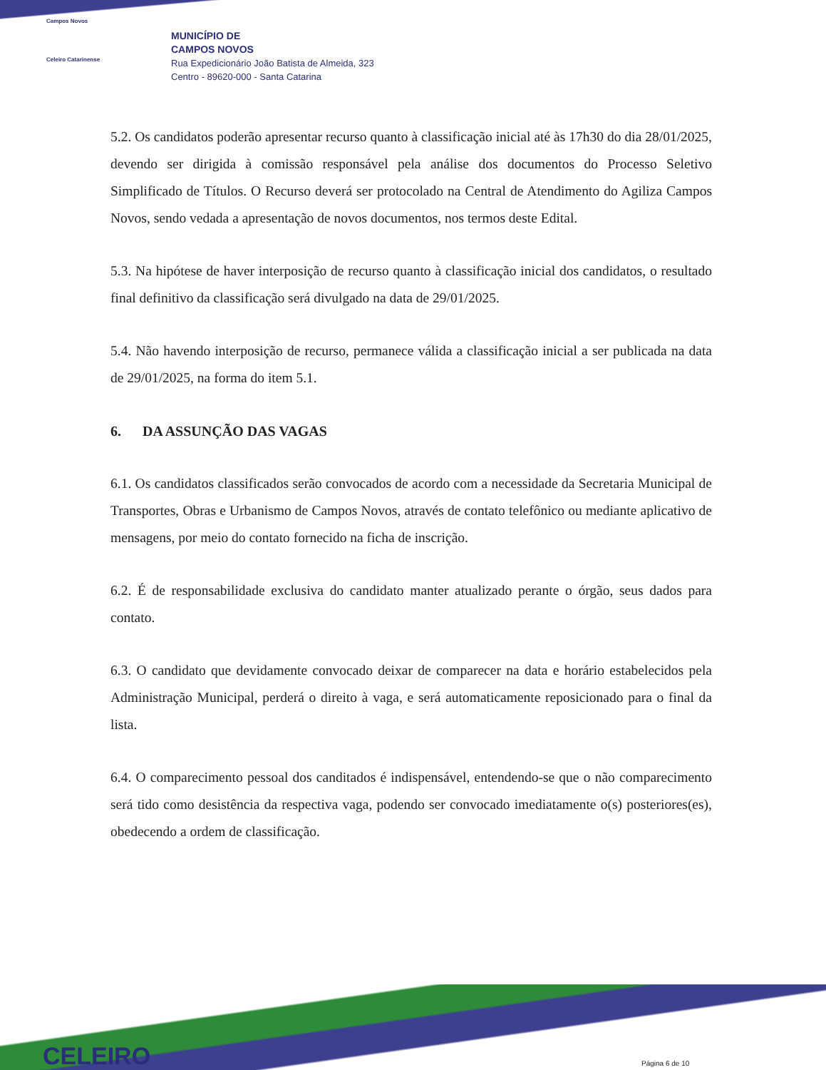Campos Novos
Celeiro Catarinense
MUNICÍPIO DE
CAMPOS NOVOS
Rua Expedicionário João Batista de Almeida, 323
Centro - 89620-000 - Santa Catarina
5.2. Os candidatos poderão apresentar recurso quanto à classificação inicial até às 17h30 do dia 28/01/2025, devendo ser dirigida à comissão responsável pela análise dos documentos do Processo Seletivo Simplificado de Títulos. O Recurso deverá ser protocolado na Central de Atendimento do Agiliza Campos Novos, sendo vedada a apresentação de novos documentos, nos termos deste Edital.
5.3. Na hipótese de haver interposição de recurso quanto à classificação inicial dos candidatos, o resultado final definitivo da classificação será divulgado na data de 29/01/2025.
5.4. Não havendo interposição de recurso, permanece válida a classificação inicial a ser publicada na data de 29/01/2025, na forma do item 5.1.
6. DA ASSUNÇÃO DAS VAGAS
6.1. Os candidatos classificados serão convocados de acordo com a necessidade da Secretaria Municipal de Transportes, Obras e Urbanismo de Campos Novos, através de contato telefônico ou mediante aplicativo de mensagens, por meio do contato fornecido na ficha de inscrição.
6.2. É de responsabilidade exclusiva do candidato manter atualizado perante o órgão, seus dados para contato.
6.3. O candidato que devidamente convocado deixar de comparecer na data e horário estabelecidos pela Administração Municipal, perderá o direito à vaga, e será automaticamente reposicionado para o final da lista.
6.4. O comparecimento pessoal dos canditados é indispensável, entendendo-se que o não comparecimento será tido como desistência da respectiva vaga, podendo ser convocado imediatamente o(s) posteriores(es), obedecendo a ordem de classificação.
CELEIRO Página 6 de 10